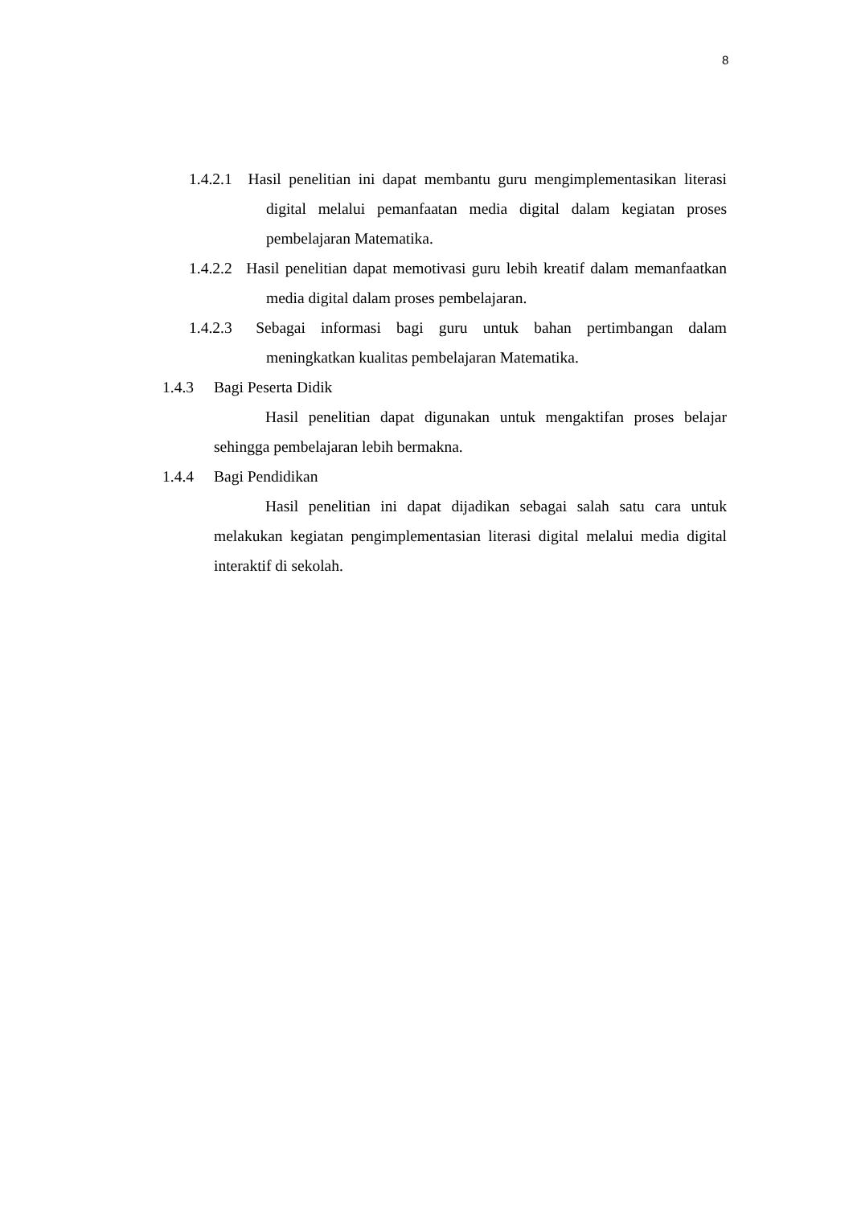8
1.4.2.1
Hasil penelitian ini dapat membantu guru mengimplementasikan literasi digital melalui pemanfaatan media digital dalam kegiatan proses pembelajaran Matematika.
1.4.2.2
Hasil penelitian dapat memotivasi guru lebih kreatif dalam memanfaatkan media digital dalam proses pembelajaran.
1.4.2.3
Sebagai informasi bagi guru untuk bahan pertimbangan dalam meningkatkan kualitas pembelajaran Matematika.
1.4.3 Bagi Peserta Didik
Hasil penelitian dapat digunakan untuk mengaktifan proses belajar sehingga pembelajaran lebih bermakna.
1.4.4 Bagi Pendidikan
Hasil penelitian ini dapat dijadikan sebagai salah satu cara untuk melakukan kegiatan pengimplementasian literasi digital melalui media digital interaktif di sekolah.